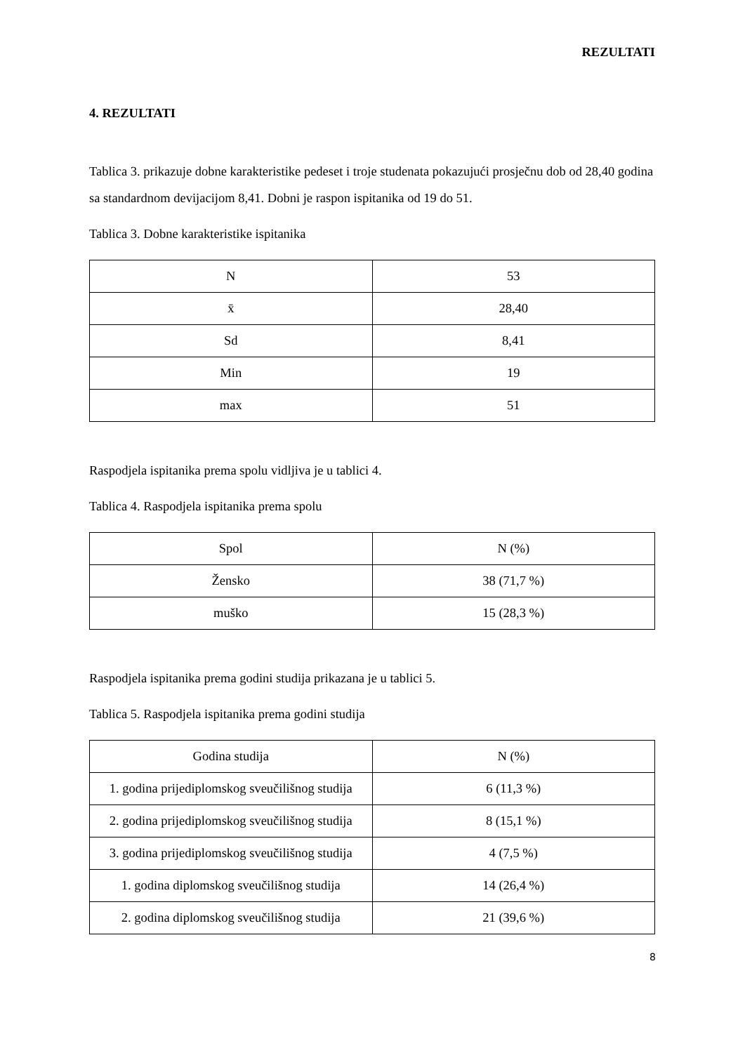REZULTATI
4. REZULTATI
Tablica 3. prikazuje dobne karakteristike pedeset i troje studenata pokazujući prosječnu dob od 28,40 godina sa standardnom devijacijom 8,41. Dobni je raspon ispitanika od 19 do 51.
Tablica 3. Dobne karakteristike ispitanika
| N | 53 |
| x̄ | 28,40 |
| Sd | 8,41 |
| Min | 19 |
| max | 51 |
Raspodjela ispitanika prema spolu vidljiva je u tablici 4.
Tablica 4. Raspodjela ispitanika prema spolu
| Spol | N (%) |
| Žensko | 38 (71,7 %) |
| muško | 15 (28,3 %) |
Raspodjela ispitanika prema godini studija prikazana je u tablici 5.
Tablica 5. Raspodjela ispitanika prema godini studija
| Godina studija | N (%) |
| 1. godina prijediplomskog sveučilišnog studija | 6 (11,3 %) |
| 2. godina prijediplomskog sveučilišnog studija | 8 (15,1 %) |
| 3. godina prijediplomskog sveučilišnog studija | 4 (7,5 %) |
| 1. godina diplomskog sveučilišnog studija | 14 (26,4 %) |
| 2. godina diplomskog sveučilišnog studija | 21 (39,6 %) |
8